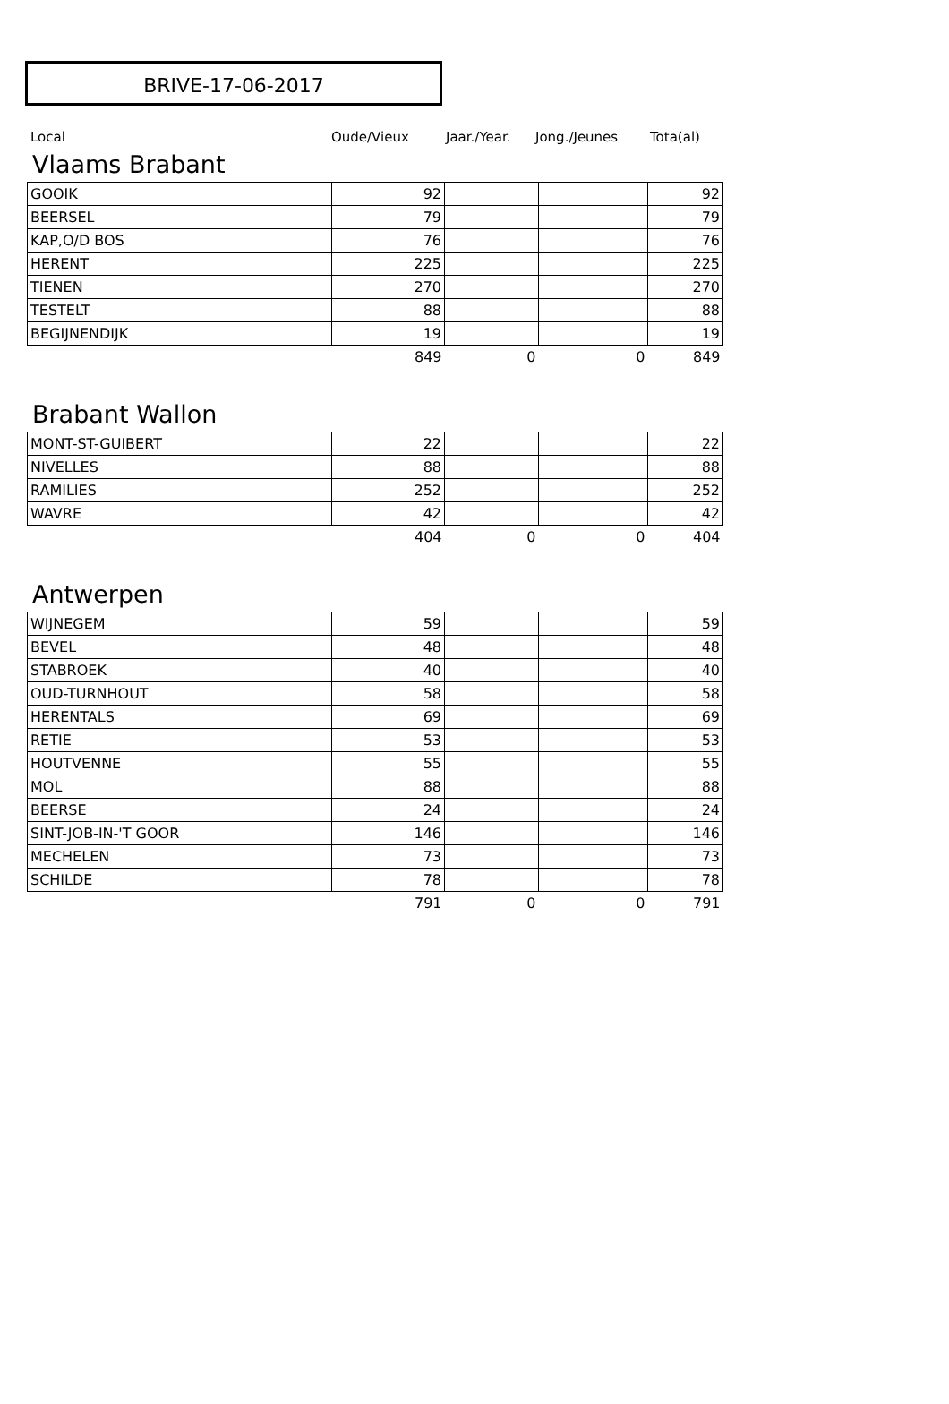BRIVE-17-06-2017
Local Oude/Vieux Jaar./Year. Jong./Jeunes Tota(al)
Vlaams Brabant
| GOOIK | 92 | | | 92 |
| BEERSEL | 79 | | | 79 |
| KAP,O/D BOS | 76 | | | 76 |
| HERENT | 225 | | | 225 |
| TIENEN | 270 | | | 270 |
| TESTELT | 88 | | | 88 |
| BEGIJNENDIJK | 19 | | | 19 |
| | 849 | 0 | 0 | 849 |
Brabant Wallon
| MONT-ST-GUIBERT | 22 | | | 22 |
| NIVELLES | 88 | | | 88 |
| RAMILIES | 252 | | | 252 |
| WAVRE | 42 | | | 42 |
| | 404 | 0 | 0 | 404 |
Antwerpen
| WIJNEGEM | 59 | | | 59 |
| BEVEL | 48 | | | 48 |
| STABROEK | 40 | | | 40 |
| OUD-TURNHOUT | 58 | | | 58 |
| HERENTALS | 69 | | | 69 |
| RETIE | 53 | | | 53 |
| HOUTVENNE | 55 | | | 55 |
| MOL | 88 | | | 88 |
| BEERSE | 24 | | | 24 |
| SINT-JOB-IN-'T GOOR | 146 | | | 146 |
| MECHELEN | 73 | | | 73 |
| SCHILDE | 78 | | | 78 |
| | 791 | 0 | 0 | 791 |